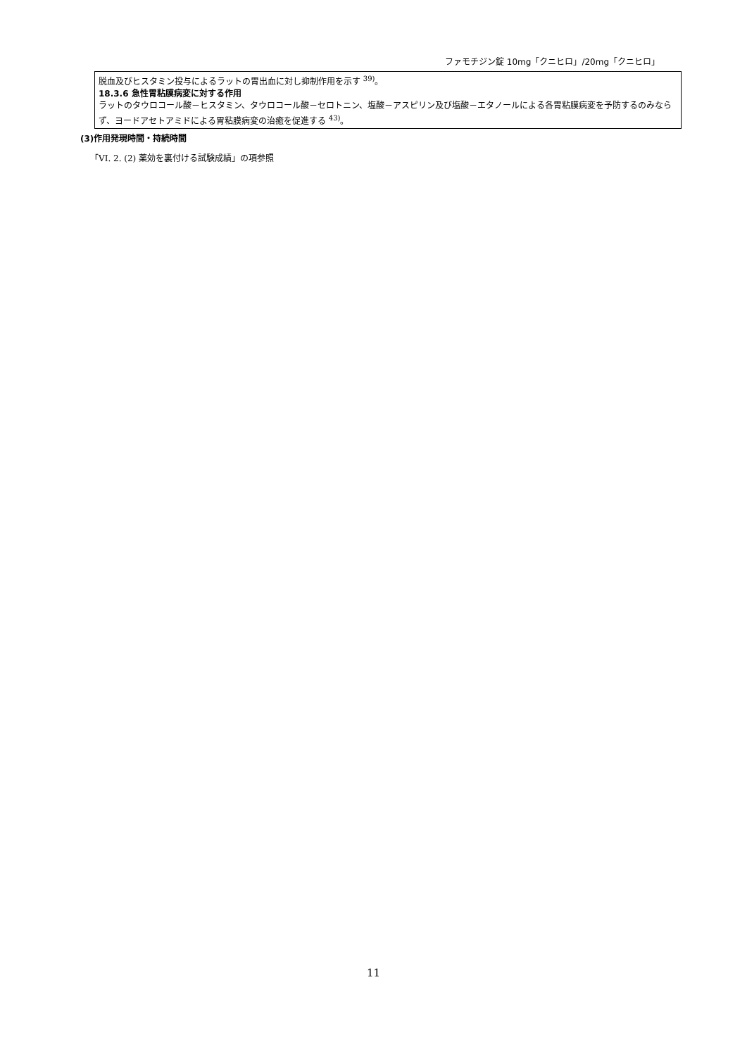ファモチジン錠 10mg「クニヒロ」/20mg「クニヒロ」
脱血及びヒスタミン投与によるラットの胃出血に対し抑制作用を示す <sup>39)</sup>。
18.3.6 急性胃粘膜病変に対する作用
ラットのタウロコール酸－ヒスタミン、タウロコール酸－セロトニン、塩酸－アスピリン及び塩酸－エタノールによる各胃粘膜病変を予防するのみならず、ヨードアセトアミドによる胃粘膜病変の治癒を促進する <sup>43)</sup>。
(3)作用発現時間・持続時間
「VI. 2. (2) 薬効を裏付ける試験成績」の項参照
11